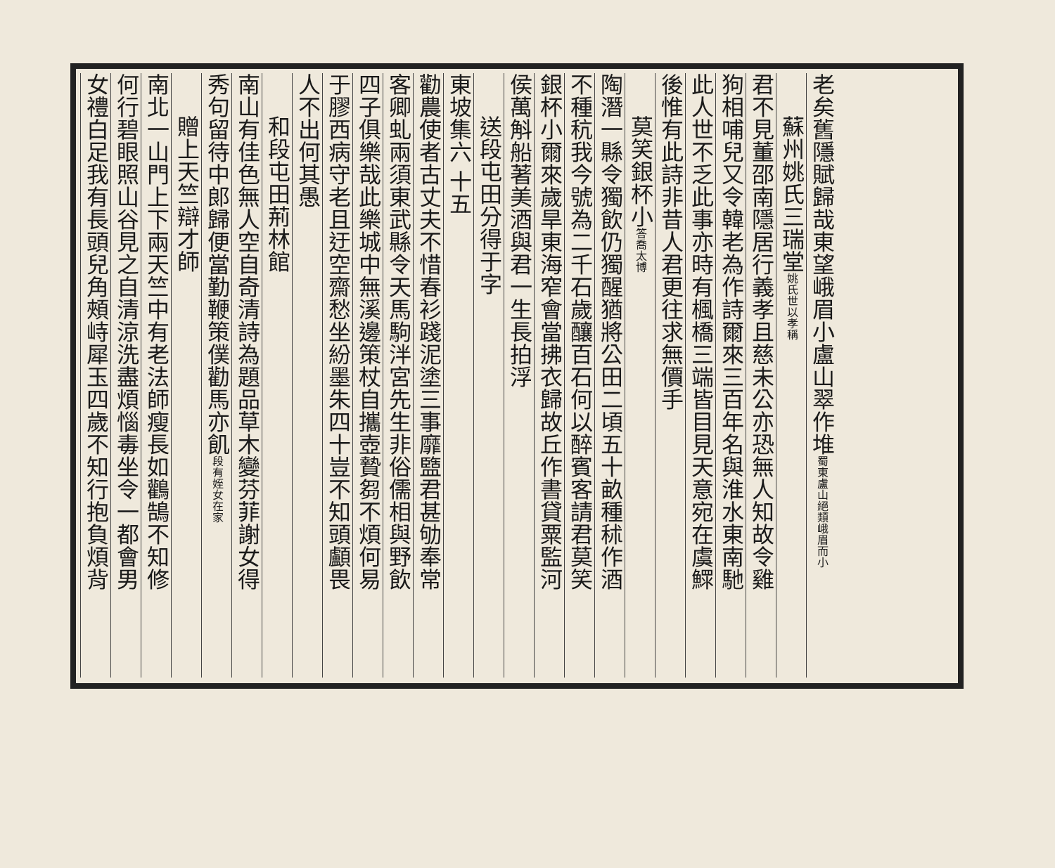老矣舊隱賦歸哉東望峨眉小盧山翠作堆蜀東盧山絕類峨眉而小
蘇州姚氏三瑞堂姚氏世以孝稱
君不見董邵南隱居行義孝且慈未公亦恐無人知故令雞
狗相哺兒又令韓老為作詩爾來三百年名與淮水東南馳
此人世不乏此事亦時有楓橋三端皆目見天意宛在虞鰥
後惟有此詩非昔人君更往求無價手
莫笑銀杯小答喬太博
陶潛一縣令獨飲仍獨醒猶將公田二頃五十畝種秫作酒
不種秔我今號為二千石歲釀百石何以醉賓客請君莫笑
銀杯小爾來歲旱東海窄會當拂衣歸故丘作書貸粟監河
侯萬斛船著美酒與君一生長拍浮
送段屯田分得于字
東坡集六 十五
勸農使者古丈夫不惜春衫踐泥塗三事靡盬君甚劬奉常
客卿虬兩須東武縣令天馬駒泮宮先生非俗儒相與野飲
四子俱樂哉此樂城中無溪邊策杖自攜壺贄芻不煩何易
于膠西病守老且迂空齋愁坐紛墨朱四十豈不知頭顱畏
人不出何其愚
和段屯田荊林館
南山有佳色無人空自奇清詩為題品草木變芬菲謝女得
秀句留待中郎歸便當勤鞭策僕勸馬亦飢段有姪女在家
贈上天竺辯才師
南北一山門上下兩天竺中有老法師瘦長如鸛鵠不知修
何行碧眼照山谷見之自清涼洗盡煩惱毒坐令一都會男
女禮白足我有長頭兒角頰峙犀玉四歲不知行抱負煩背